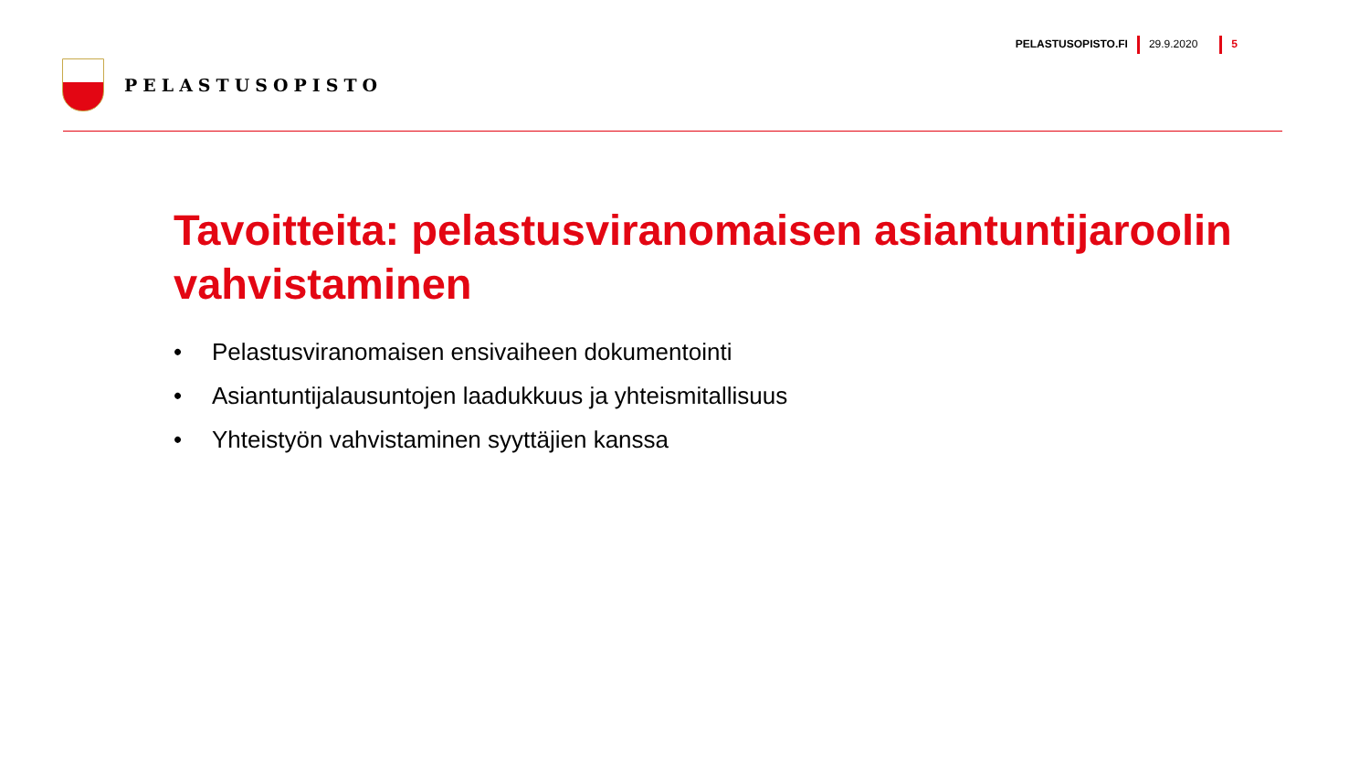PELASTUSOPISTO
PELASTUSOPISTO.FI 29.9.2020 5
Tavoitteita: pelastusviranomaisen asiantuntijaroolin vahvistaminen
• Pelastusviranomaisen ensivaiheen dokumentointi
• Asiantuntijalausuntojen laadukkuus ja yhteismitallisuus
• Yhteistyön vahvistaminen syyttäjien kanssa